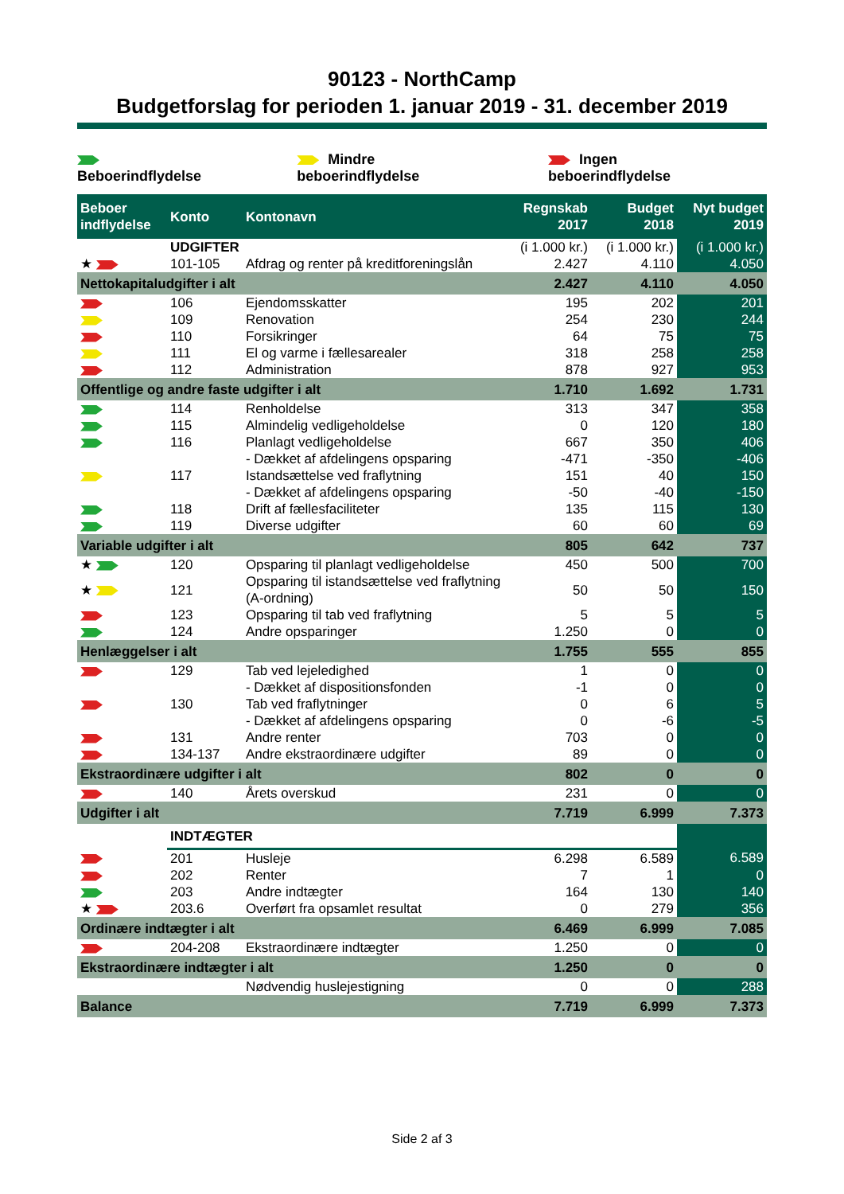90123 - NorthCamp
Budgetforslag for perioden 1. januar 2019 - 31. december 2019
Beboerindflydelse Mindre beboerindflydelse Ingen beboerindflydelse
| Beboer indflydelse | Konto | Kontonavn | Regnskab 2017 | Budget 2018 | Nyt budget 2019 |
| --- | --- | --- | --- | --- | --- |
| | UDGIFTER | | (i 1.000 kr.) | (i 1.000 kr.) | (i 1.000 kr.) |
| ★ | 101-105 | Afdrag og renter på kreditforeningslån | 2.427 | 4.110 | 4.050 |
| Nettokapitaludgifter i alt | | | 2.427 | 4.110 | 4.050 |
| | 106 | Ejendomsskatter | 195 | 202 | 201 |
| | 109 | Renovation | 254 | 230 | 244 |
| | 110 | Forsikringer | 64 | 75 | 75 |
| | 111 | El og varme i fællesarealer | 318 | 258 | 258 |
| | 112 | Administration | 878 | 927 | 953 |
| Offentlige og andre faste udgifter i alt | | | 1.710 | 1.692 | 1.731 |
| | 114 | Renholdelse | 313 | 347 | 358 |
| | 115 | Almindelig vedligeholdelse | 0 | 120 | 180 |
| | 116 | Planlagt vedligeholdelse | 667 | 350 | 406 |
| | | - Dækket af afdelingens opsparing | -471 | -350 | -406 |
| | 117 | Istandsættelse ved fraflytning | 151 | 40 | 150 |
| | | - Dækket af afdelingens opsparing | -50 | -40 | -150 |
| | 118 | Drift af fællesfaciliteter | 135 | 115 | 130 |
| | 119 | Diverse udgifter | 60 | 60 | 69 |
| Variable udgifter i alt | | | 805 | 642 | 737 |
| ★ | 120 | Opsparing til planlagt vedligeholdelse | 450 | 500 | 700 |
| ★ | 121 | Opsparing til istandsættelse ved fraflytning (A-ordning) | 50 | 50 | 150 |
| | 123 | Opsparing til tab ved fraflytning | 5 | 5 | 5 |
| | 124 | Andre opsparinger | 1.250 | 0 | 0 |
| Henlæggelser i alt | | | 1.755 | 555 | 855 |
| | 129 | Tab ved lejeledighed | 1 | 0 | 0 |
| | | - Dækket af dispositionsfonden | -1 | 0 | 0 |
| | 130 | Tab ved fraflytninger | 0 | 6 | 5 |
| | | - Dækket af afdelingens opsparing | 0 | -6 | -5 |
| | 131 | Andre renter | 703 | 0 | 0 |
| | 134-137 | Andre ekstraordinære udgifter | 89 | 0 | 0 |
| Ekstraordinære udgifter i alt | | | 802 | 0 | 0 |
| | 140 | Årets overskud | 231 | 0 | 0 |
| Udgifter i alt | | | 7.719 | 6.999 | 7.373 |
| | INDTÆGTER | | | | |
| | 201 | Husleje | 6.298 | 6.589 | 6.589 |
| | 202 | Renter | 7 | 1 | 0 |
| | 203 | Andre indtægter | 164 | 130 | 140 |
| ★ | 203.6 | Overført fra opsamlet resultat | 0 | 279 | 356 |
| Ordinære indtægter i alt | | | 6.469 | 6.999 | 7.085 |
| | 204-208 | Ekstraordinære indtægter | 1.250 | 0 | 0 |
| Ekstraordinære indtægter i alt | | | 1.250 | 0 | 0 |
| | | Nødvendig huslejestigning | 0 | 0 | 288 |
| Balance | | | 7.719 | 6.999 | 7.373 |
Side 2 af 3